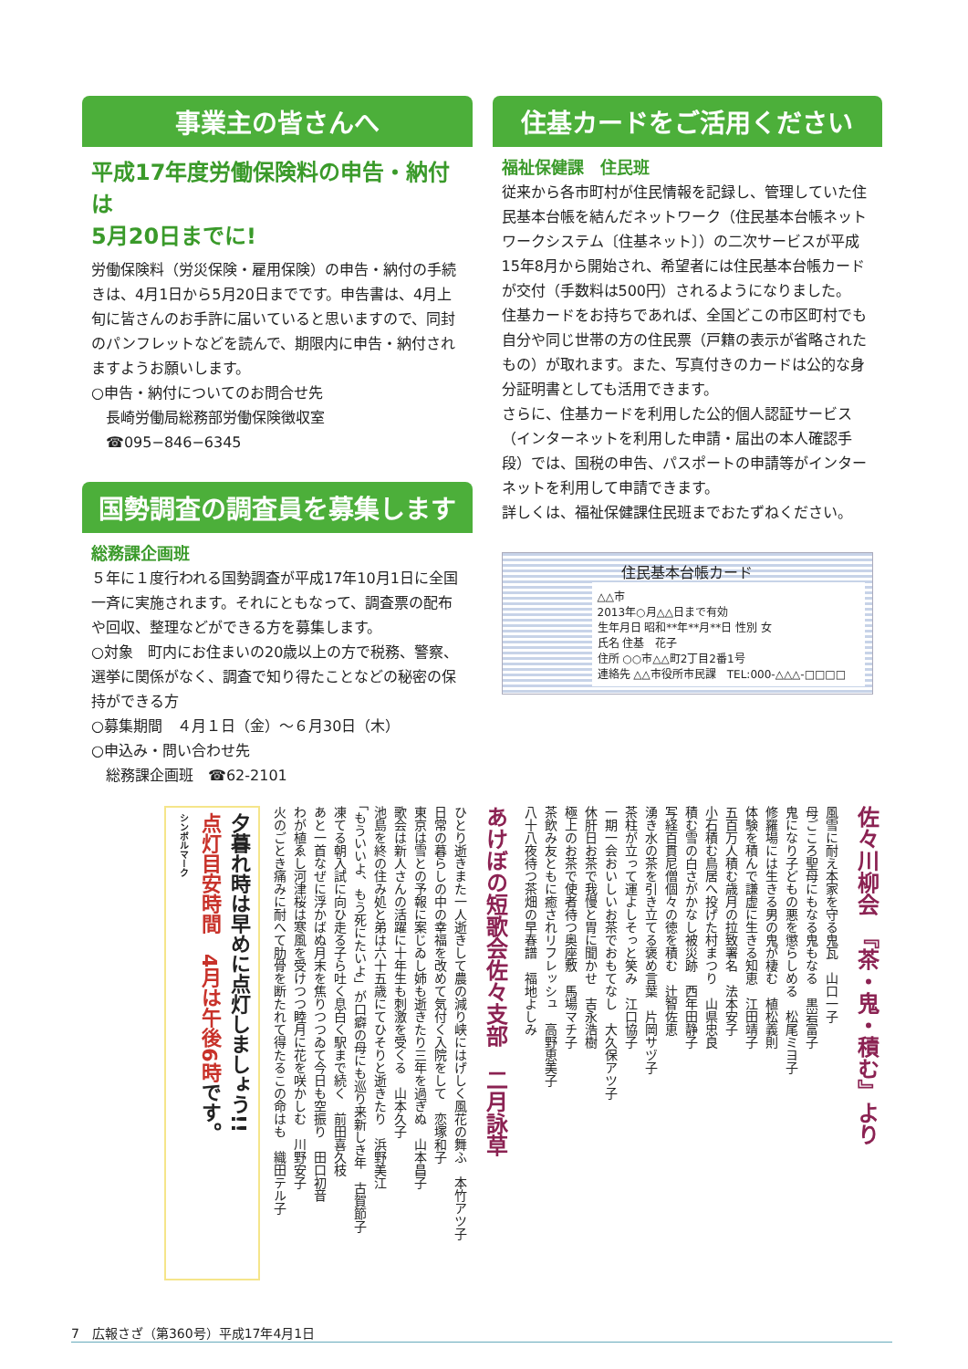事業主の皆さんへ
平成17年度労働保険料の申告・納付は
5月20日までに!
労働保険料（労災保険・雇用保険）の申告・納付の手続きは、4月1日から5月20日までです。申告書は、4月上旬に皆さんのお手許に届いていると思いますので、同封のパンフレットなどを読んで、期限内に申告・納付されますようお願いします。
○申告・納付についてのお問合せ先
　長崎労働局総務部労働保険徴収室
　☎095−846−6345
国勢調査の調査員を募集します
総務課企画班
５年に１度行われる国勢調査が平成17年10月1日に全国一斉に実施されます。それにともなって、調査票の配布や回収、整理などができる方を募集します。
○対象　町内にお住まいの20歳以上の方で税務、警察、選挙に関係がなく、調査で知り得たことなどの秘密の保持ができる方
○募集期間　４月１日（金）〜６月30日（木）
○申込み・問い合わせ先
　総務課企画班　☎62-2101
住基カードをご活用ください
福祉保健課　住民班
従来から各市町村が住民情報を記録し、管理していた住民基本台帳を結んだネットワーク（住民基本台帳ネットワークシステム〔住基ネット〕）の二次サービスが平成15年8月から開始され、希望者には住民基本台帳カードが交付（手数料は500円）されるようになりました。
住基カードをお持ちであれば、全国どこの市区町村でも自分や同じ世帯の方の住民票（戸籍の表示が省略されたもの）が取れます。また、写真付きのカードは公的な身分証明書としても活用できます。
さらに、住基カードを利用した公的個人認証サービス（インターネットを利用した申請・届出の本人確認手段）では、国税の申告、パスポートの申請等がインターネットを利用して申請できます。
詳しくは、福祉保健課住民班までおたずねください。
住民基本台帳カード
△△市
2013年○月△△日まで有効
生年月日 昭和**年**月**日 性別 女
氏名 住基　花子
住所 ○○市△△町2丁目2番1号
連絡先 △△市役所市民課　TEL:000-△△△-□□□□
佐々川柳会　『茶・鬼・積む』より
風雪に耐え本家を守る鬼瓦　山口一子
母ごころ聖母にもなる鬼もなる　黒岩富子
鬼になり子どもの悪を懲らしめる　松尾ミヨ子
修羅場には生きる男の鬼が棲む　植松義則
体験を積んで謙虚に生きる知恵　江田靖子
五百万人積む歳月の拉致署名　法本安子
小石積む鳥居へ投げた村まつり　山県忠良
積む雪の白さがかなし被災跡　西年田静子
写経百貫尼僧個々の徳を積む　辻智佐恵
湧き水の茶を引き立てる褒め言葉　片岡サヅ子
茶柱が立って運よしそっと笑み　江口協子
一期一会おいしいお茶でおもてなし　大久保アツ子
休肝日お茶で我慢と胃に聞かせ　吉永浩樹
極上のお茶で使者待つ奥座敷　馬場マチ子
茶飲み友ともに癒されリフレッシュ　高野恵美子
八十八夜待つ茶畑の早春譜　福地よしみ
あけぼの短歌会佐々支部　二月詠草
ひとり逝きまた一人逝きして農の減り峡にはげしく風花の舞ふ　本竹アツ子
日常の暮らしの中の幸福を改めて気付く入院をして　恋塚和子
東京は雪との予報に案じゐし姉も逝きたり三年を過ぎぬ　山本昌子
歌会は新人さんの活躍に十年生も刺激を受くる　山本久子
池島を終の住み処と弟は六十五歳にてひそりと逝きたり　浜野美江
「もういいよ、もう死にたいよ」が口癖の母にも巡り来新しき年　古賀節子
凍てる朝入試に向ひ走る子ら吐く息白く駅まで続く　前田喜久枝
あと一首なぜに浮かばぬ月末を焦りつつゐて今日も空振り　田口初音
わが植ゑし河津桜は寒風を受けつつ睦月に花を咲かしむ　川野安子
火のごとき痛みに耐へて肋骨を断たれて得たるこの命はも　織田テル子
夕暮れ時は早めに点灯しましょう!!
点灯目安時間　4月は午後6時です。
シンボルマーク
7　広報さざ（第360号）平成17年4月1日